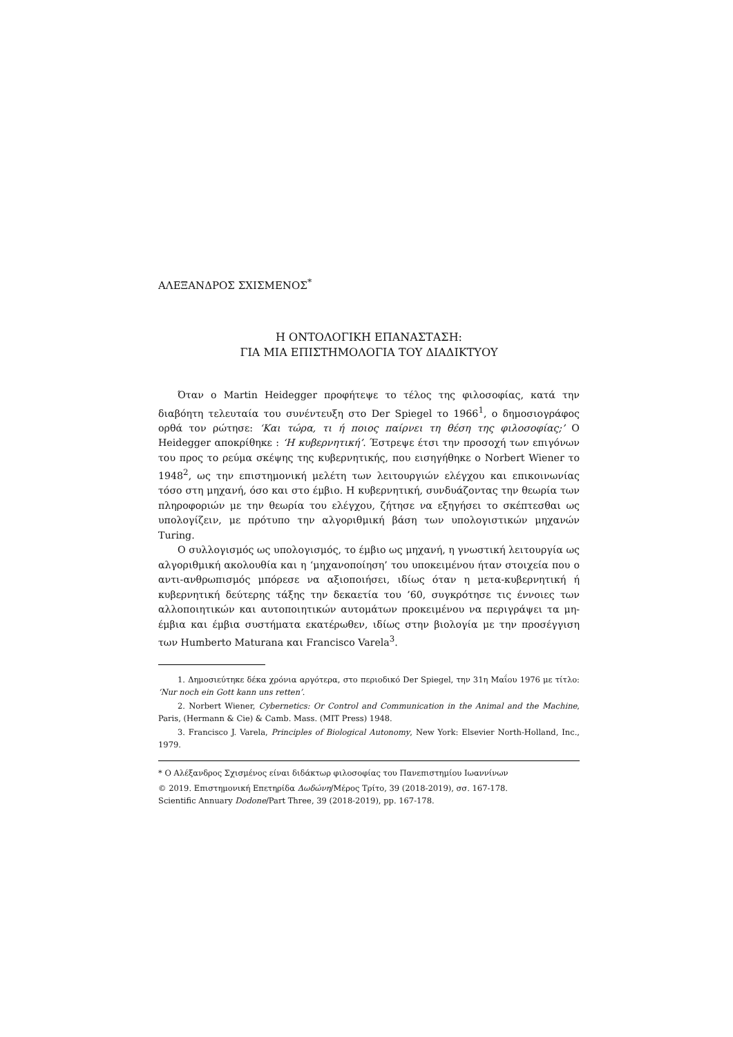ΑΛΕΞΑΝΔΡΟΣ ΣΧΙΣΜΕΝΟΣ<sup>*</sup>
Η ΟΝΤΟΛΟΓΙΚΗ ΕΠΑΝΑΣΤΑΣΗ:
ΓΙΑ ΜΙΑ ΕΠΙΣΤΗΜΟΛΟΓΙΑ ΤΟΥ ΔΙΑΔΙΚΤΥΟΥ
Όταν ο Martin Heidegger προφήτεψε το τέλος της φιλοσοφίας, κατά την διαβόητη τελευταία του συνέντευξη στο Der Spiegel το 1966<sup>1</sup>, ο δημοσιογράφος ορθά τον ρώτησε: ‘Και τώρα, τι ή ποιος παίρνει τη θέση της φιλοσοφίας;’ O Heidegger αποκρίθηκε : ‘Η κυβερνητική’. Έστρεψε έτσι την προσοχή των επιγόνων του προς το ρεύμα σκέψης της κυβερνητικής, που εισηγήθηκε ο Norbert Wiener το 1948<sup>2</sup>, ως την επιστημονική μελέτη των λειτουργιών ελέγχου και επικοινωνίας τόσο στη μηχανή, όσο και στο έμβιο. Η κυβερνητική, συνδυάζοντας την θεωρία των πληροφοριών με την θεωρία του ελέγχου, ζήτησε να εξηγήσει το σκέπτεσθαι ως υπολογίζειν, με πρότυπο την αλγοριθμική βάση των υπολογιστικών μηχανών Turing.
Ο συλλογισμός ως υπολογισμός, το έμβιο ως μηχανή, η γνωστική λειτουργία ως αλγοριθμική ακολουθία και η ‘μηχανοποίηση’ του υποκειμένου ήταν στοιχεία που ο αντι-ανθρωπισμός μπόρεσε να αξιοποιήσει, ιδίως όταν η μετα-κυβερνητική ή κυβερνητική δεύτερης τάξης την δεκαετία του ’60, συγκρότησε τις έννοιες των αλλοποιητικών και αυτοποιητικών αυτομάτων προκειμένου να περιγράψει τα μη-έμβια και έμβια συστήματα εκατέρωθεν, ιδίως στην βιολογία με την προσέγγιση των Humberto Maturana και Francisco Varela<sup>3</sup>.
1. Δημοσιεύτηκε δέκα χρόνια αργότερα, στο περιοδικό Der Spiegel, την 31η Μαΐου 1976 με τίτλο: ‘Nur noch ein Gott kann uns retten’.
2. Norbert Wiener, Cybernetics: Or Control and Communication in the Animal and the Machine, Paris, (Hermann & Cie) & Camb. Mass. (MIT Press) 1948.
3. Francisco J. Varela, Principles of Biological Autonomy, New York: Elsevier North-Holland, Inc., 1979.
* Ο Αλέξανδρος Σχισμένος είναι διδάκτωρ φιλοσοφίας του Πανεπιστημίου Ιωαννίνων
© 2019. Επιστημονική Επετηρίδα Δωδώνη/Μέρος Τρίτο, 39 (2018-2019), σσ. 167-178.
Scientific Annuary Dodone/Part Three, 39 (2018-2019), pp. 167-178.